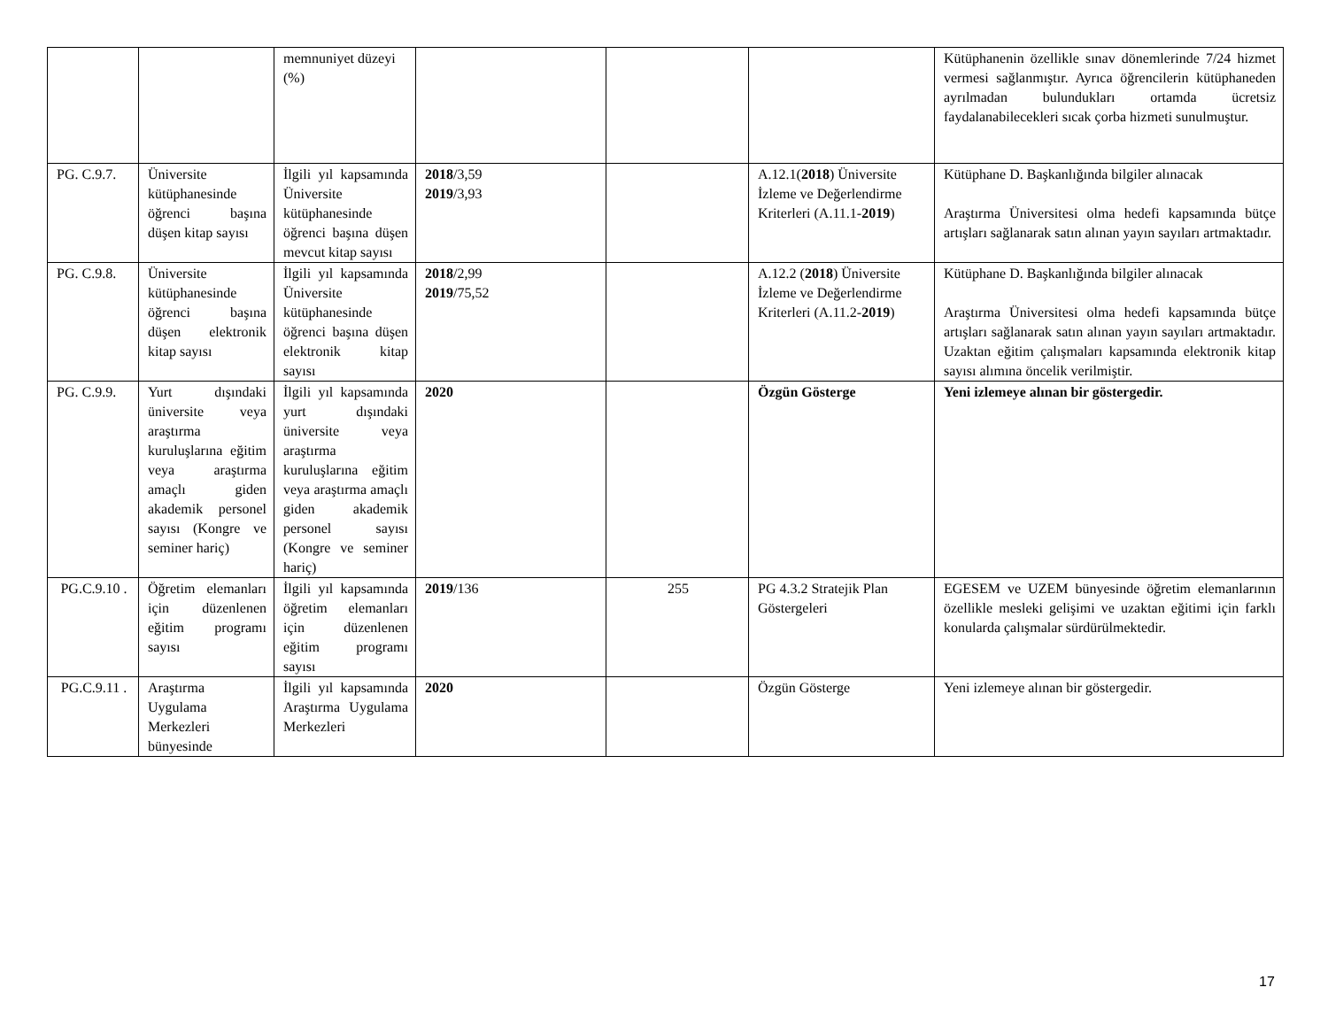| | | memnuniyet düzeyi (%) | | | | Kütüphanenin özellikle sınav dönemlerinde 7/24 hizmet vermesi sağlanmıştır. Ayrıca öğrencilerin kütüphaneden ayrılmadan bulundukları ortamda ücretsiz faydalanabilecekleri sıcak çorba hizmeti sunulmuştur. |
| PG. C.9.7. | Üniversite kütüphanesinde öğrenci başına düşen kitap sayısı | İlgili yıl kapsamında Üniversite kütüphanesinde öğrenci başına düşen mevcut kitap sayısı | 2018 /3,59 2019 /3,93 | | A.12.1( 2018 ) Üniversite İzleme ve Değerlendirme Kriterleri (A.11.1- 2019 ) | Kütüphane D. Başkanlığında bilgiler alınacak Araştırma Üniversitesi olma hedefi kapsamında bütçe artışları sağlanarak satın alınan yayın sayıları artmaktadır. |
| PG. C.9.8. | Üniversite kütüphanesinde öğrenci başına düşen elektronik kitap sayısı | İlgili yıl kapsamında Üniversite kütüphanesinde öğrenci başına düşen elektronik kitap sayısı | 2018 /2,99 2019 /75,52 | | A.12.2 ( 2018 ) Üniversite İzleme ve Değerlendirme Kriterleri (A.11.2- 2019 ) | Kütüphane D. Başkanlığında bilgiler alınacak Araştırma Üniversitesi olma hedefi kapsamında bütçe artışları sağlanarak satın alınan yayın sayıları artmaktadır. Uzaktan eğitim çalışmaları kapsamında elektronik kitap sayısı alımına öncelik verilmiştir. |
| PG. C.9.9. | Yurt dışındaki üniversite veya araştırma kuruluşlarına eğitim veya araştırma amaçlı giden akademik personel sayısı (Kongre ve seminer hariç) | İlgili yıl kapsamında yurt dışındaki üniversite veya araştırma kuruluşlarına eğitim veya araştırma amaçlı giden akademik personel sayısı (Kongre ve seminer hariç) | 2020 | | Özgün Gösterge | Yeni izlemeye alınan bir göstergedir. |
| PG.C.9.10 . | Öğretim elemanları için düzenlenen eğitim programı sayısı | İlgili yıl kapsamında öğretim elemanları için düzenlenen eğitim programı sayısı | 2019 /136 | 255 | PG 4.3.2 Stratejik Plan Göstergeleri | EGESEM ve UZEM bünyesinde öğretim elemanlarının özellikle mesleki gelişimi ve uzaktan eğitimi için farklı konularda çalışmalar sürdürülmektedir. |
| PG.C.9.11 . | Araştırma Uygulama Merkezleri bünyesinde | İlgili yıl kapsamında Araştırma Uygulama Merkezleri | 2020 | | Özgün Gösterge | Yeni izlemeye alınan bir göstergedir. |
17